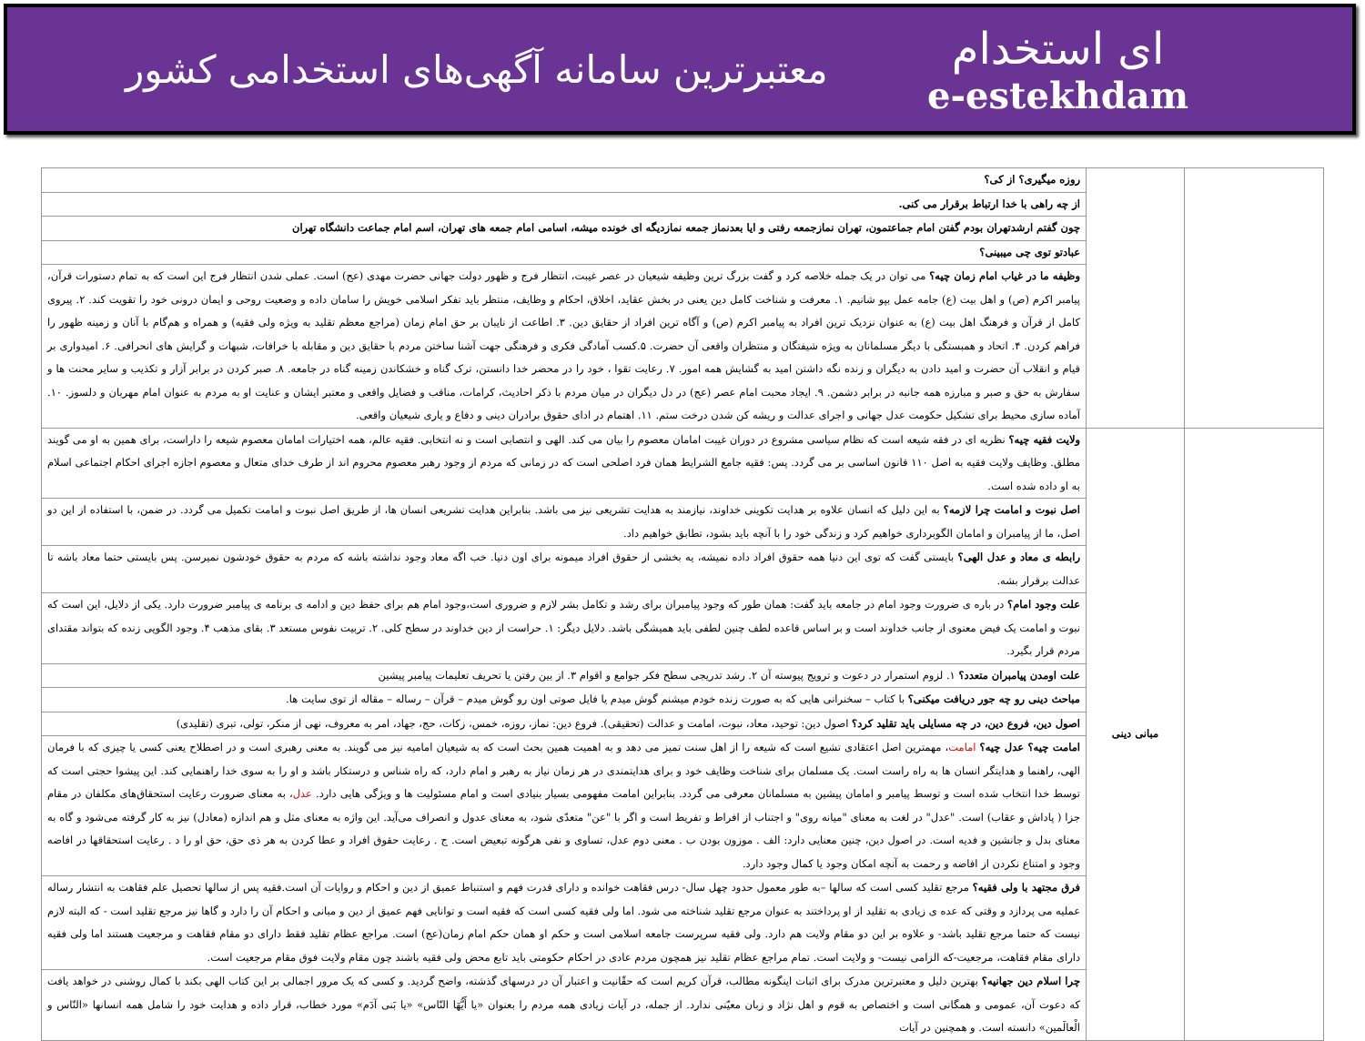ای استخدام
e-estekhdam
معتبرترین سامانه آگهی‌های استخدامی کشور
| | | روزه میگیری؟ از کی؟ |
| | | از چه راهی با خدا ارتباط برقرار می کنی. |
| | | چون گفتم ارشدتهران بودم گفتن امام جماعتمون، تهران نمازجمعه رفتی و ایا بعدنماز جمعه نمازدیگه ای خونده میشه، اسامی امام جمعه های تهران، اسم امام جماعت دانشگاه تهران |
| | | عبادتو توی چی میبینی؟ |
| | | وظیفه ما در غیاب امام زمان چیه؟ می توان در یک جمله خلاصه کرد و گفت بزرگ ترین وظیفه شیعیان در عصر غیبت، انتظار فرج و ظهور دولت جهانی حضرت مهدی (عج) است. عملی شدن انتظار فرج این است که به تمام دستورات قرآن، پیامبر اکرم (ص) و اهل بیت (ع) جامه عمل بپو شانیم. ۱. معرفت و شناخت کامل دین یعنی در بخش عقاید، اخلاق، احکام و وظایف، منتظر باید تفکر اسلامی خویش را سامان داده و وضعیت روحی و ایمان درونی خود را تقویت کند. ۲. پیروی کامل از قرآن و فرهنگ اهل بیت (ع) به عنوان نزدیک ترین افراد به پیامبر اکرم (ص) و آگاه ترین افراد از حقایق دین. ۳. اطاعت از نایبان بر حق امام زمان (مراجع معظم تقلید به ویژه ولی فقیه) و همراه و هم‌گام با آنان و زمینه ظهور را فراهم کردن. ۴. اتحاد و همبستگی با دیگر مسلمانان به ویژه شیفتگان و منتظران واقعی آن حضرت. ۵.کسب آمادگی فکری و فرهنگی جهت آشنا ساختن مردم با حقایق دین و مقابله با خرافات، شبهات و گرایش های انحرافی. ۶. امیدواری بر قیام و انقلاب آن حضرت و امید دادن به دیگران و زنده نگه داشتن امید به گشایش همه امور. ۷. رعایت تقوا ، خود را در محضر خدا دانستن، ترک گناه و خشکاندن زمینه گناه در جامعه. ۸. صبر کردن در برابر آزار و تکذیب و سایر محنت ها و سفارش به حق و صبر و مبارزه همه جانبه در برابر دشمن. ۹. ایجاد محبت امام عصر (عج) در دل دیگران در میان مردم با ذکر احادیث، کرامات، مناقب و فضایل واقعی و معتبر ایشان و عنایت او به مردم به عنوان امام مهربان و دلسوز. ۱۰. آماده سازی محیط برای تشکیل حکومت عدل جهانی و اجرای عدالت و ریشه کن شدن درخت ستم. ۱۱. اهتمام در ادای حقوق برادران دینی و دفاع و یاری شیعیان واقعی. |
| | مبانی دینی | ولایت فقیه چیه؟ نظریه ای در فقه شیعه است که نظام سیاسی مشروع در دوران غیبت امامان معصوم را بیان می کند. الهی و انتصابی است و نه انتخابی. فقیه عالم، همه اختیارات امامان معصوم شیعه را داراست، برای همین به او می گویند مطلق. وظایف ولایت فقیه به اصل ۱۱۰ قانون اساسی بر می گردد. پس: فقیه جامع الشرایط همان فرد اصلحی است که در زمانی که مردم از وجود رهبر معصوم محروم اند از طرف خدای متعال و معصوم اجازه اجرای احکام اجتماعی اسلام به او داده شده است. |
| | | اصل نبوت و امامت چرا لازمه؟ به این دلیل که انسان علاوه بر هدایت تکوینی خداوند، نیازمند به هدایت تشریعی نیز می باشد. بنابراین هدایت تشریعی انسان ها، از طریق اصل نبوت و امامت تکمیل می گردد. در ضمن، با استفاده از این دو اصل، ما از پیامبران و امامان الگوبرداری خواهیم کرد و زندگی خود را با آنچه باید بشود، تطابق خواهیم داد. |
| | | رابطه ی معاد و عدل الهی؟ بایستی گفت که توی این دنیا همه حقوق افراد داده نمیشه، یه بخشی از حقوق افراد میمونه برای اون دنیا. خب اگه معاد وجود نداشته باشه که مردم به حقوق خودشون نمیرسن. پس بایستی حتما معاد باشه تا عدالت برقرار بشه. |
| | | علت وجود امام؟ در باره ی ضرورت وجود امام در جامعه باید گفت: همان طور که وجود پیامبران برای رشد و تکامل بشر لازم و ضروری است،وجود امام هم برای حفظ دین و ادامه ی برنامه ی پیامبر ضرورت دارد. یکی از دلایل، این است که نبوت و امامت یک فیض معنوی از جانب خداوند است و بر اساس قاعده لطف چنین لطفی باید همیشگی باشد. دلایل دیگر: ۱. حراست از دین خداوند در سطح کلی. ۲. تربیت نفوس مستعد ۳. بقای مذهب ۴. وجود الگویی زنده که بتواند مقتدای مردم قرار بگیرد. |
| | | علت اومدن پیامبران متعدد؟ ۱. لزوم استمرار در دعوت و ترویج پیوسته آن ۲. رشد تدریجی سطح فکر جوامع و اقوام ۳. از بین رفتن یا تحریف تعلیمات پیامبر پیشین |
| | | مباحث دینی رو چه جور دریافت میکنی؟ با کتاب – سخنرانی هایی که به صورت زنده خودم میشنم گوش میدم یا فایل صوتی اون رو گوش میدم – قرآن – رساله – مقاله از توی سایت ها. |
| | | اصول دین، فروع دین، در چه مسایلی باید تقلید کرد؟ اصول دین: توحید، معاد، نبوت، امامت و عدالت (تحقیقی). فروع دین: نماز، روزه، خمس، زکات، حج، جهاد، امر به معروف، نهی از منکر، تولی، تبری (تقلیدی) |
| | | امامت چیه؟ عدل چیه؟ امامت ، مهمترین اصل اعتقادی تشیع است که شیعه را از اهل سنت تمیز می دهد و به اهمیت همین بحث است که به شیعیان امامیه نیز می گویند. به معنی رهبری است و در اصطلاح یعنی کسی یا چیزی که با فرمان الهی، راهنما و هدایتگر انسان ها به راه راست است. یک مسلمان برای شناخت وظایف خود و برای هدایتمندی در هر زمان نیاز به رهبر و امام دارد، که راه شناس و درستکار باشد و او را به سوی خدا راهنمایی کند. این پیشوا حجتی است که توسط خدا انتخاب شده است و توسط پیامبر و امامان پیشین به مسلمانان معرفی می گردد. بنابراین امامت مفهومی بسیار بنیادی است و امام مسئولیت ها و ویژگی هایی دارد. عدل ، به معنای ضرورت رعایت استحقاق‌های مکلفان در مقام جزا ( پاداش و عقاب) است. "عدل" در لغت به معنای "میانه روی" و اجتناب از افراط و تفریط است و اگر با "عن" متعدّی شود، به معنای عدول و انصراف می‌آید. این واژه به معنای مثل و هم اندازه (معادل) نیز به کار گرفته می‌شود و گاه به معنای بدل و جانشین و فدیه است. در اصول دین، چنین معنایی دارد: الف . موزون بودن ب . معنی دوم عدل، تساوی و نفی هرگونه تبعیض است. ج . رعایت حقوق افراد و عطا کردن به هر ذی حق، حق او را د . رعایت استحقاقها در افاضه وجود و امتناع نکردن از افاضه و رحمت به آنچه امکان وجود یا کمال وجود دارد. |
| | | فرق مجتهد با ولی فقیه؟ مرجع تقلید کسی است که سالها –به طور معمول حدود چهل سال- درس فقاهت خوانده و دارای قدرت فهم و استنباط عمیق از دین و احکام و روایات آن است.فقیه پس از سالها تحصیل علم فقاهت به انتشار رساله عملیه می پردازد و وقتی که عده ی زیادی به تقلید از او پرداختند به عنوان مرجع تقلید شناخته می شود. اما ولی فقیه کسی است که فقیه است و توانایی فهم عمیق از دین و مبانی و احکام آن را دارد و گاها نیز مرجع تقلید است - که البته لازم نیست که حتما مرجع تقلید باشد- و علاوه بر این دو مقام ولایت هم دارد. ولی فقیه سرپرست جامعه اسلامی است و حکم او همان حکم امام زمان(عج) است. مراجع عظام تقلید فقط دارای دو مقام فقاهت و مرجعیت هستند اما ولی فقیه دارای مقام فقاهت، مرجعیت-که الزامی نیست- و ولایت است. تمام مراجع عظام تقلید نیز همچون مردم عادی در احکام حکومتی باید تابع محض ولی فقیه باشند چون مقام ولایت فوق مقام مرجعیت است. |
| | | چرا اسلام دین جهانیه؟ بهترین دلیل و معتبرترین مدرک برای اثبات اینگونه مطالب، قرآن کریم است که حقّانیت و اعتبار آن در درسهای گذشته، واضح گردید. و کسی که یک مرور اجمالی بر این کتاب الهی بکند با کمال روشنی در خواهد یافت که دعوت آن، عمومی و همگانی است و اختصاص به قوم و اهل نژاد و زبان معیّنی ندارد. از جمله، در آیات زیادی همه مردم را بعنوان «یا أَیُّهَا النّاس» «یا بَنی آدَم» مورد خطاب، قرار داده و هدایت خود را شامل همه انسانها «النّاس و الْعالَمین» دانسته است. و همچنین در آیات |